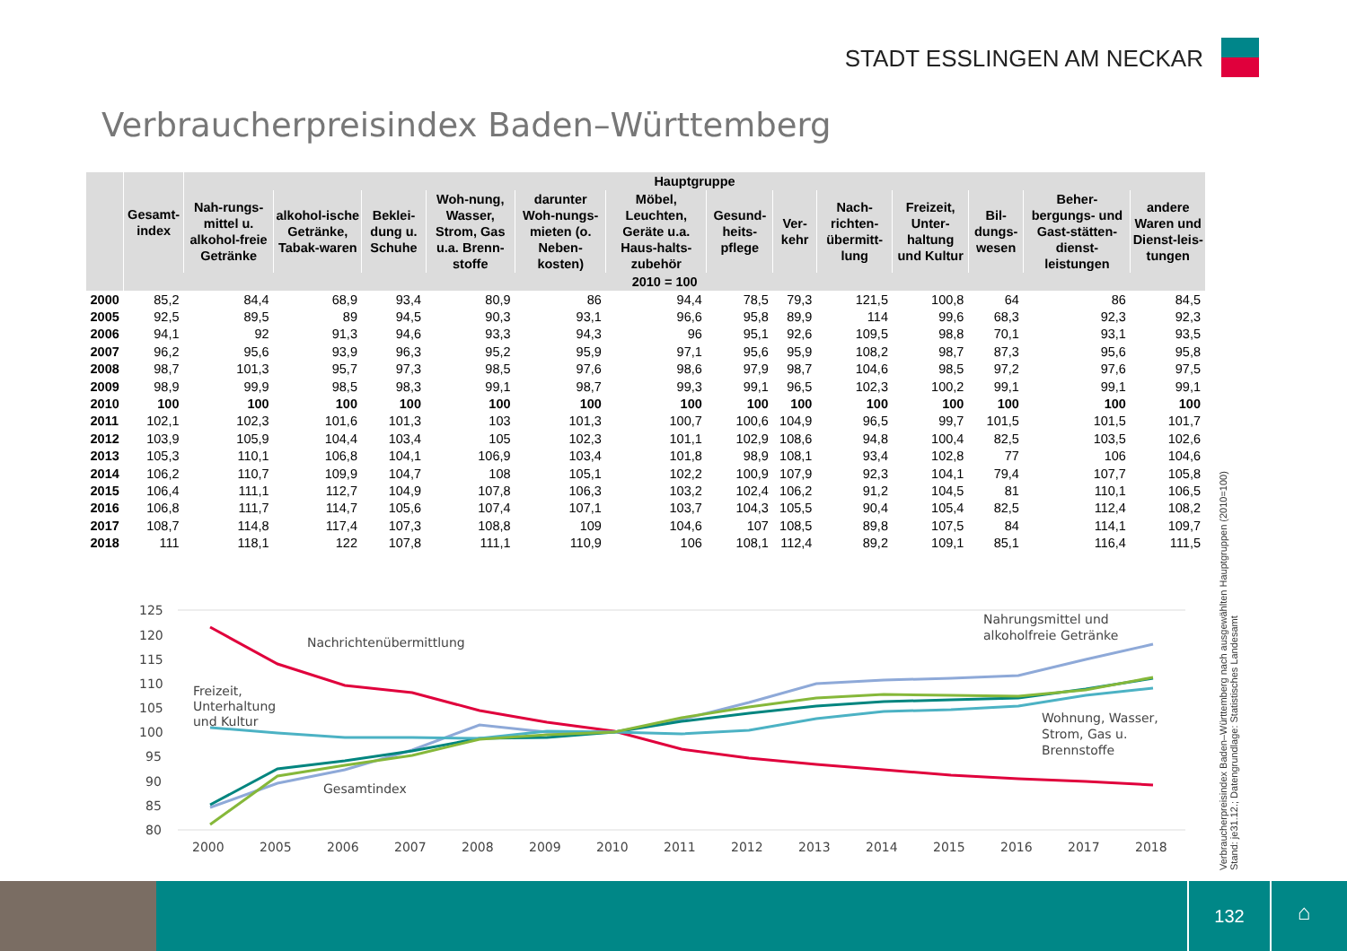STADT ESSLINGEN AM NECKAR
Verbraucherpreisindex Baden–Württemberg
| | Gesamt-index | Hauptgruppe | | | | | | | | | | | | |
| --- | --- | --- | --- | --- | --- | --- | --- | --- | --- | --- | --- | --- | --- | --- |
| | | Nah-rungs-mittel u. alkohol-freie Getränke | alkohol-ische Getränke, Tabak-waren | Beklei-dung u. Schuhe | Woh-nung, Wasser, Strom, Gas u.a. Brenn-stoffe | darunter Woh-nungs-mieten (o. Neben-kosten) | Möbel, Leuchten, Geräte u.a. Haus-halts-zubehör | Gesund-heits-pflege | Ver-kehr | Nach-richten-übermitt-lung | Freizeit, Unter-haltung und Kultur | Bil-dungs-wesen | Beher-bergungs- und Gast-stätten-dienst-leistungen | andere Waren und Dienst-leis-tungen |
| | 2010 = 100 | | | | | | | | | | | | | |
| 2000 | 85,2 | 84,4 | 68,9 | 93,4 | 80,9 | 86 | 94,4 | 78,5 | 79,3 | 121,5 | 100,8 | 64 | 86 | 84,5 |
| 2005 | 92,5 | 89,5 | 89 | 94,5 | 90,3 | 93,1 | 96,6 | 95,8 | 89,9 | 114 | 99,6 | 68,3 | 92,3 | 92,3 |
| 2006 | 94,1 | 92 | 91,3 | 94,6 | 93,3 | 94,3 | 96 | 95,1 | 92,6 | 109,5 | 98,8 | 70,1 | 93,1 | 93,5 |
| 2007 | 96,2 | 95,6 | 93,9 | 96,3 | 95,2 | 95,9 | 97,1 | 95,6 | 95,9 | 108,2 | 98,7 | 87,3 | 95,6 | 95,8 |
| 2008 | 98,7 | 101,3 | 95,7 | 97,3 | 98,5 | 97,6 | 98,6 | 97,9 | 98,7 | 104,6 | 98,5 | 97,2 | 97,6 | 97,5 |
| 2009 | 98,9 | 99,9 | 98,5 | 98,3 | 99,1 | 98,7 | 99,3 | 99,1 | 96,5 | 102,3 | 100,2 | 99,1 | 99,1 | 99,1 |
| 2010 | 100 | 100 | 100 | 100 | 100 | 100 | 100 | 100 | 100 | 100 | 100 | 100 | 100 | 100 |
| 2011 | 102,1 | 102,3 | 101,6 | 101,3 | 103 | 101,3 | 100,7 | 100,6 | 104,9 | 96,5 | 99,7 | 101,5 | 101,5 | 101,7 |
| 2012 | 103,9 | 105,9 | 104,4 | 103,4 | 105 | 102,3 | 101,1 | 102,9 | 108,6 | 94,8 | 100,4 | 82,5 | 103,5 | 102,6 |
| 2013 | 105,3 | 110,1 | 106,8 | 104,1 | 106,9 | 103,4 | 101,8 | 98,9 | 108,1 | 93,4 | 102,8 | 77 | 106 | 104,6 |
| 2014 | 106,2 | 110,7 | 109,9 | 104,7 | 108 | 105,1 | 102,2 | 100,9 | 107,9 | 92,3 | 104,1 | 79,4 | 107,7 | 105,8 |
| 2015 | 106,4 | 111,1 | 112,7 | 104,9 | 107,8 | 106,3 | 103,2 | 102,4 | 106,2 | 91,2 | 104,5 | 81 | 110,1 | 106,5 |
| 2016 | 106,8 | 111,7 | 114,7 | 105,6 | 107,4 | 107,1 | 103,7 | 104,3 | 105,5 | 90,4 | 105,4 | 82,5 | 112,4 | 108,2 |
| 2017 | 108,7 | 114,8 | 117,4 | 107,3 | 108,8 | 109 | 104,6 | 107 | 108,5 | 89,8 | 107,5 | 84 | 114,1 | 109,7 |
| 2018 | 111 | 118,1 | 122 | 107,8 | 111,1 | 110,9 | 106 | 108,1 | 112,4 | 89,2 | 109,1 | 85,1 | 116,4 | 111,5 |
125
120
115
110
105
100
95
90
85
80
Nachrichtenübermittlung
Freizeit,
Unterhaltung
und Kultur
Gesamtindex
Nahrungsmittel und
alkoholfreie Getränke
Wohnung, Wasser,
Strom, Gas u.
Brennstoffe
2000
2005
2006
2007
2008
2009
2010
2011
2012
2013
2014
2015
2016
2017
2018
Verbraucherpreisindex Baden–Württemberg nach ausgewählten Hauptgruppen (2010=100)
Stand: je31.12.; Datengrundlage: Statistisches Landesamt
132
⌂